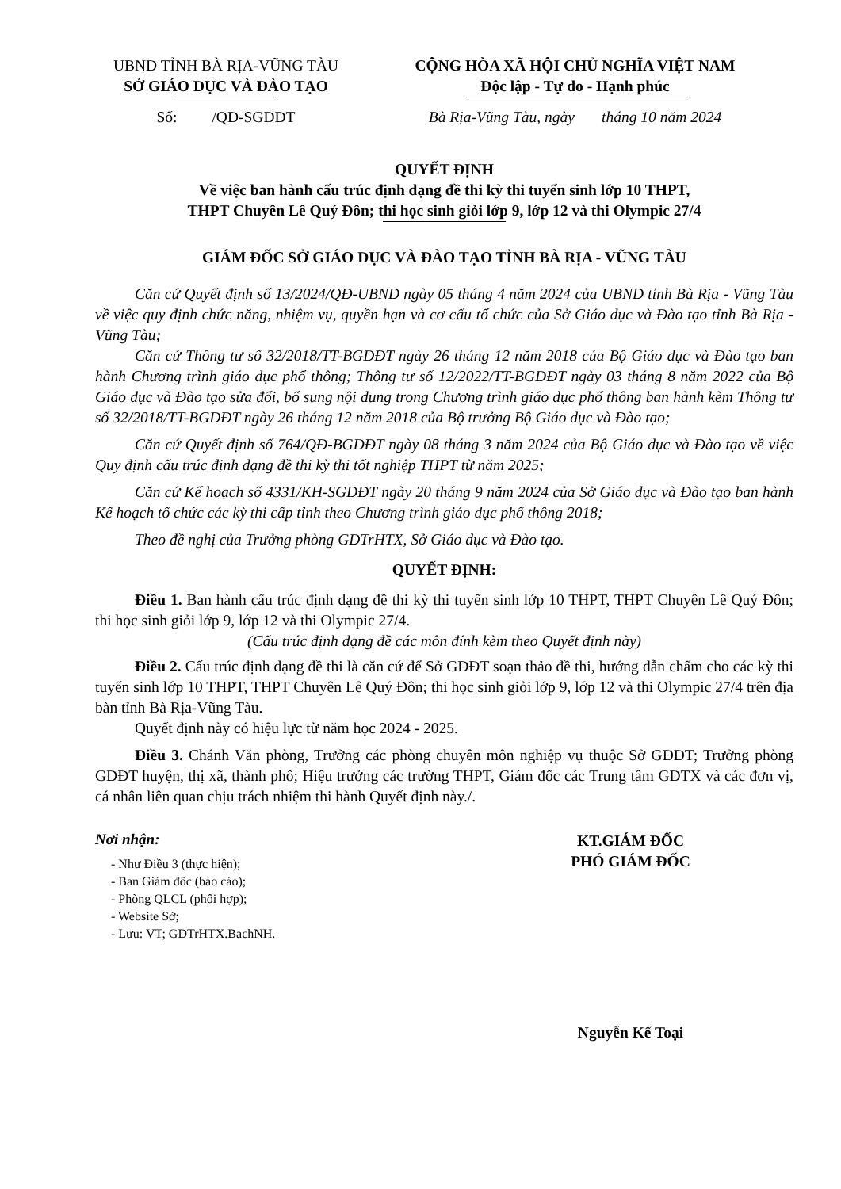UBND TỈNH BÀ RỊA-VŨNG TÀU
SỞ GIÁO DỤC VÀ ĐÀO TẠO
Số: /QĐ-SGDĐT
CỘNG HÒA XÃ HỘI CHỦ NGHĨA VIỆT NAM
Độc lập - Tự do - Hạnh phúc
Bà Rịa-Vũng Tàu, ngày tháng 10 năm 2024
QUYẾT ĐỊNH
Về việc ban hành cấu trúc định dạng đề thi kỳ thi tuyển sinh lớp 10 THPT,
THPT Chuyên Lê Quý Đôn; thi học sinh giỏi lớp 9, lớp 12 và thi Olympic 27/4
GIÁM ĐỐC SỞ GIÁO DỤC VÀ ĐÀO TẠO TỈNH BÀ RỊA - VŨNG TÀU
Căn cứ Quyết định số 13/2024/QĐ-UBND ngày 05 tháng 4 năm 2024 của UBND tỉnh Bà Rịa - Vũng Tàu về việc quy định chức năng, nhiệm vụ, quyền hạn và cơ cấu tổ chức của Sở Giáo dục và Đào tạo tỉnh Bà Rịa - Vũng Tàu;
Căn cứ Thông tư số 32/2018/TT-BGDĐT ngày 26 tháng 12 năm 2018 của Bộ Giáo dục và Đào tạo ban hành Chương trình giáo dục phổ thông; Thông tư số 12/2022/TT-BGDĐT ngày 03 tháng 8 năm 2022 của Bộ Giáo dục và Đào tạo sửa đổi, bổ sung nội dung trong Chương trình giáo dục phổ thông ban hành kèm Thông tư số 32/2018/TT-BGDĐT ngày 26 tháng 12 năm 2018 của Bộ trưởng Bộ Giáo dục và Đào tạo;
Căn cứ Quyết định số 764/QĐ-BGDĐT ngày 08 tháng 3 năm 2024 của Bộ Giáo dục và Đào tạo về việc Quy định cấu trúc định dạng đề thi kỳ thi tốt nghiệp THPT từ năm 2025;
Căn cứ Kế hoạch số 4331/KH-SGDĐT ngày 20 tháng 9 năm 2024 của Sở Giáo dục và Đào tạo ban hành Kế hoạch tổ chức các kỳ thi cấp tỉnh theo Chương trình giáo dục phổ thông 2018;
Theo đề nghị của Trưởng phòng GDTrHTX, Sở Giáo dục và Đào tạo.
QUYẾT ĐỊNH:
Điều 1. Ban hành cấu trúc định dạng đề thi kỳ thi tuyển sinh lớp 10 THPT, THPT Chuyên Lê Quý Đôn; thi học sinh giỏi lớp 9, lớp 12 và thi Olympic 27/4.
(Cấu trúc định dạng đề các môn đính kèm theo Quyết định này)
Điều 2. Cấu trúc định dạng đề thi là căn cứ để Sở GDĐT soạn thảo đề thi, hướng dẫn chấm cho các kỳ thi tuyển sinh lớp 10 THPT, THPT Chuyên Lê Quý Đôn; thi học sinh giỏi lớp 9, lớp 12 và thi Olympic 27/4 trên địa bàn tỉnh Bà Rịa-Vũng Tàu.
Quyết định này có hiệu lực từ năm học 2024 - 2025.
Điều 3. Chánh Văn phòng, Trưởng các phòng chuyên môn nghiệp vụ thuộc Sở GDĐT; Trưởng phòng GDĐT huyện, thị xã, thành phố; Hiệu trưởng các trường THPT, Giám đốc các Trung tâm GDTX và các đơn vị, cá nhân liên quan chịu trách nhiệm thi hành Quyết định này./.
Nơi nhận:
- Như Điều 3 (thực hiện);
- Ban Giám đốc (báo cáo);
- Phòng QLCL (phối hợp);
- Website Sở;
- Lưu: VT; GDTrHTX.BachNH.
KT.GIÁM ĐỐC
PHÓ GIÁM ĐỐC
Nguyễn Kế Toại